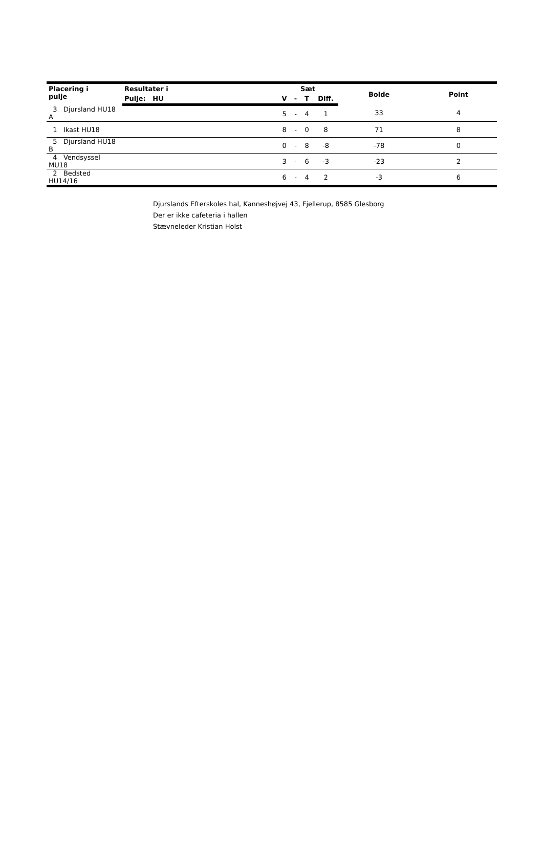| Placering i pulje | Resultater i | Sæt | | | | Bolde | Point |
| --- | --- | --- | --- | --- | --- | --- | --- |
| | Pulje: HU | V | - | T | Diff. | | |
| 3 Djursland HU18 A | | 5 | - | 4 | 1 | 33 | 4 |
| 1 Ikast HU18 | | 8 | - | 0 | 8 | 71 | 8 |
| 5 Djursland HU18 B | | 0 | - | 8 | -8 | -78 | 0 |
| 4 Vendsyssel MU18 | | 3 | - | 6 | -3 | -23 | 2 |
| 2 Bedsted HU14/16 | | 6 | - | 4 | 2 | -3 | 6 |
Djurslands Efterskoles hal, Kanneshøjvej 43, Fjellerup, 8585 Glesborg
Der er ikke cafeteria i hallen
Stævneleder Kristian Holst